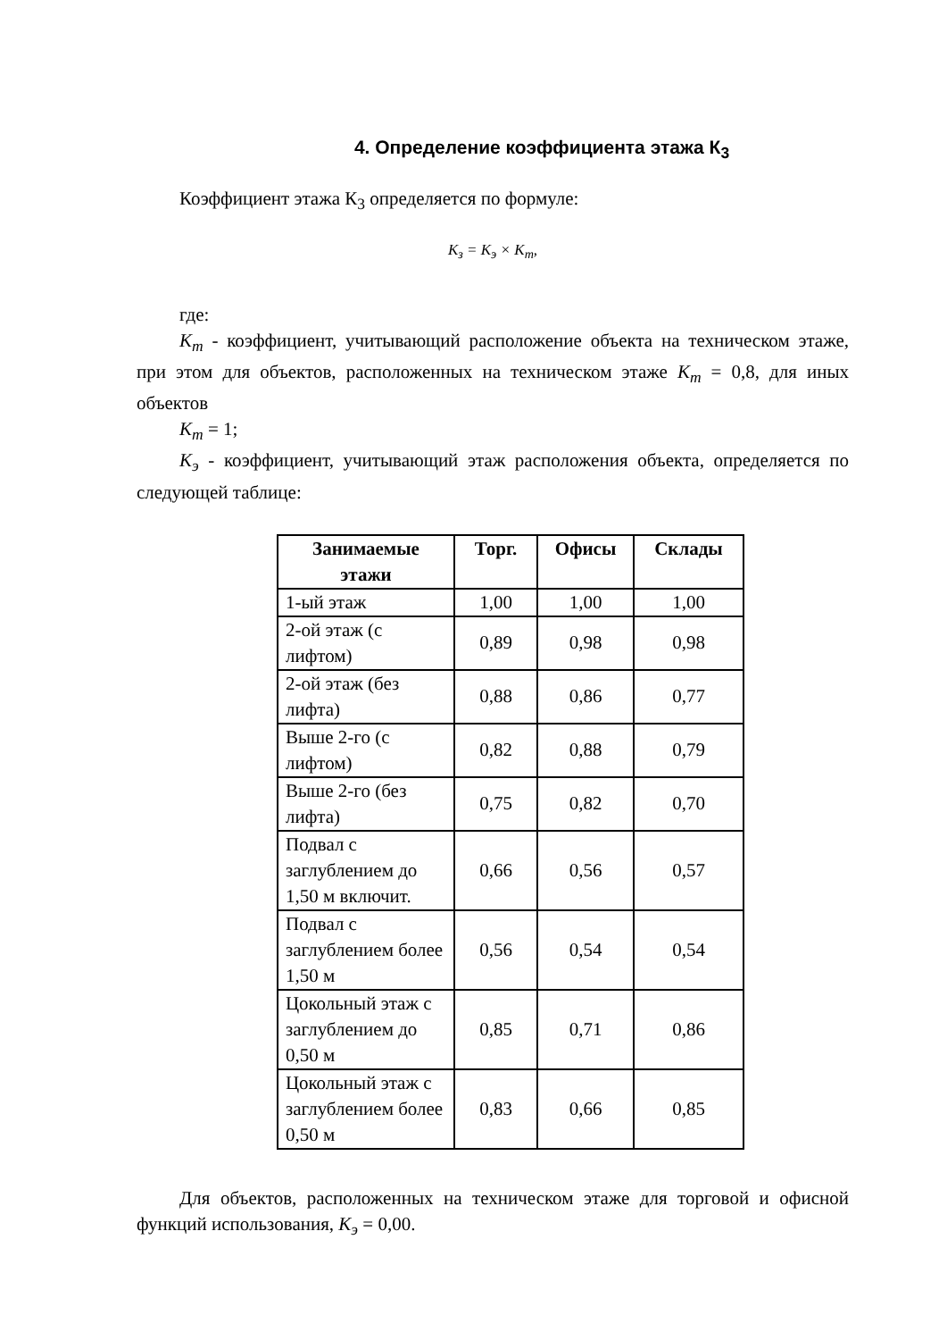4. Определение коэффициента этажа К<sub>3</sub>
Коэффициент этажа К<sub>3</sub> определяется по формуле:
K<sub>з</sub> = K<sub>э</sub> × K<sub>т</sub>,
где:
K<sub>m</sub> - коэффициент, учитывающий расположение объекта на техническом этаже, при этом для объектов, расположенных на техническом этаже K<sub>m</sub> = 0,8, для иных объектов
K<sub>m</sub> = 1;
K<sub>э</sub> - коэффициент, учитывающий этаж расположения объекта, определяется по следующей таблице:
| Занимаемые этажи | Торг. | Офисы | Склады |
| --- | --- | --- | --- |
| 1-ый этаж | 1,00 | 1,00 | 1,00 |
| 2-ой этаж (с лифтом) | 0,89 | 0,98 | 0,98 |
| 2-ой этаж (без лифта) | 0,88 | 0,86 | 0,77 |
| Выше 2-го (с лифтом) | 0,82 | 0,88 | 0,79 |
| Выше 2-го (без лифта) | 0,75 | 0,82 | 0,70 |
| Подвал с заглублением до 1,50 м включит. | 0,66 | 0,56 | 0,57 |
| Подвал с заглублением более 1,50 м | 0,56 | 0,54 | 0,54 |
| Цокольный этаж с заглублением до 0,50 м | 0,85 | 0,71 | 0,86 |
| Цокольный этаж с заглублением более 0,50 м | 0,83 | 0,66 | 0,85 |
Для объектов, расположенных на техническом этаже для торговой и офисной функций использования, K<sub>э</sub> = 0,00.